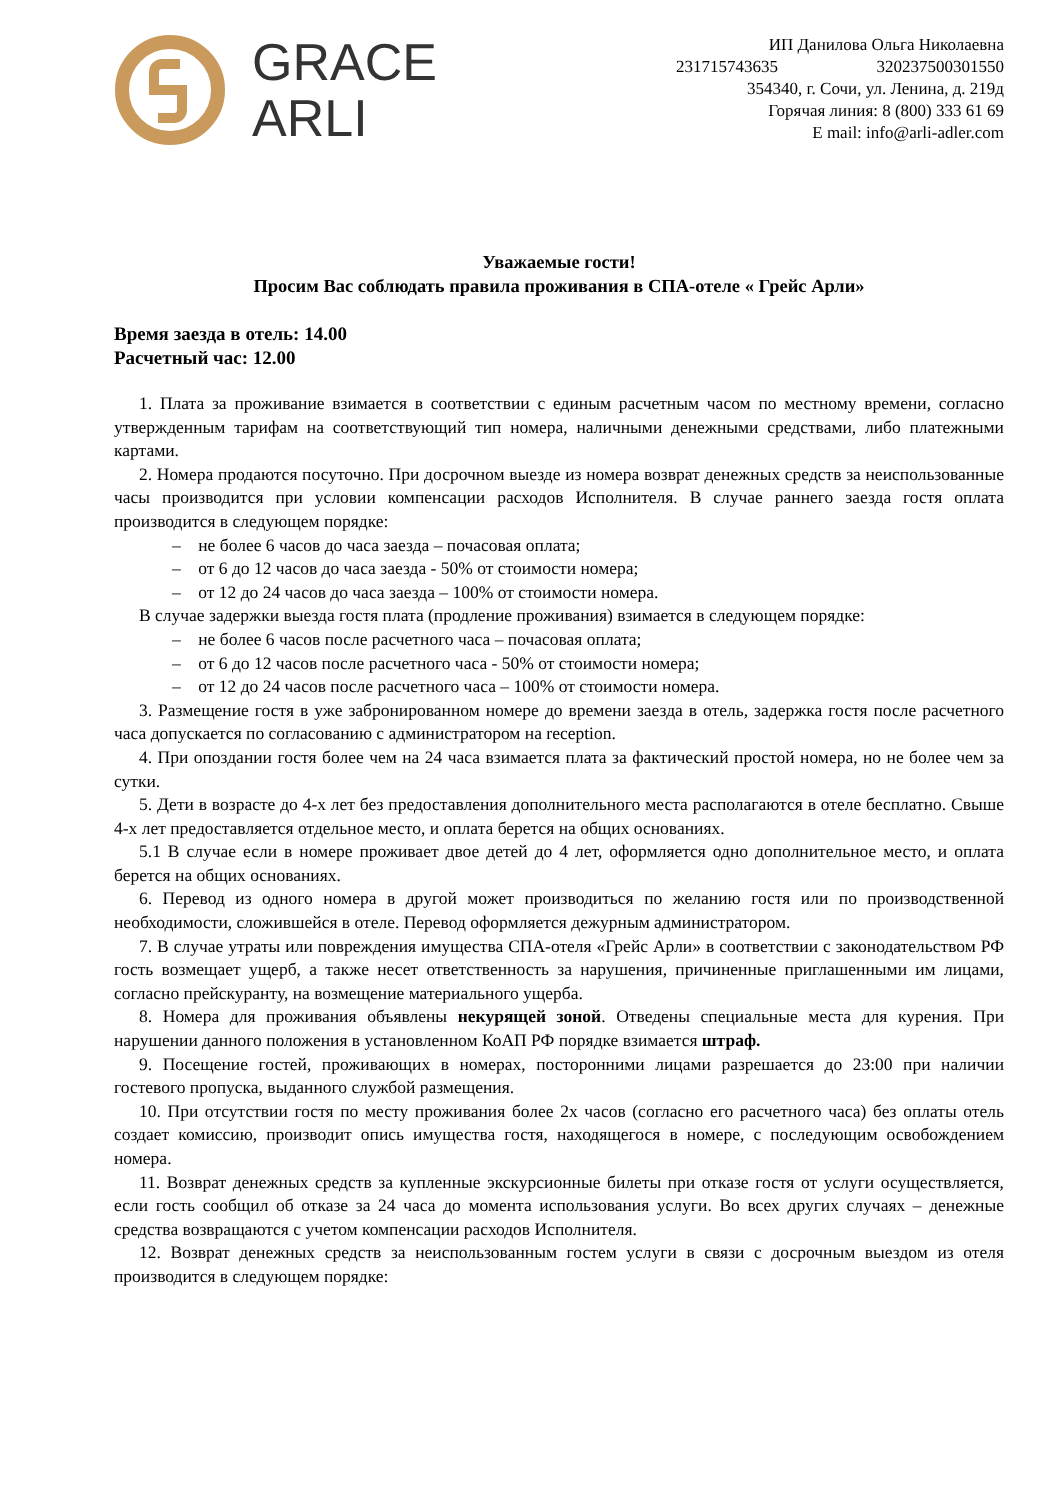GRACE
ARLI
ИП Данилова Ольга Николаевна
231715743635 320237500301550
354340, г. Сочи, ул. Ленина, д. 219д
Горячая линия: 8 (800) 333 61 69
E mail: info@arli-adler.com
Уважаемые гости!
Просим Вас соблюдать правила проживания в СПА-отеле « Грейс Арли»
Время заезда в отель: 14.00
Расчетный час: 12.00
1. Плата за проживание взимается в соответствии с единым расчетным часом по местному времени, согласно утвержденным тарифам на соответствующий тип номера, наличными денежными средствами, либо платежными картами.
2. Номера продаются посуточно. При досрочном выезде из номера возврат денежных средств за неиспользованные часы производится при условии компенсации расходов Исполнителя. В случае раннего заезда гостя оплата производится в следующем порядке:
– не более 6 часов до часа заезда – почасовая оплата;
– от 6 до 12 часов до часа заезда - 50% от стоимости номера;
– от 12 до 24 часов до часа заезда – 100% от стоимости номера.
В случае задержки выезда гостя плата (продление проживания) взимается в следующем порядке:
– не более 6 часов после расчетного часа – почасовая оплата;
– от 6 до 12 часов после расчетного часа - 50% от стоимости номера;
– от 12 до 24 часов после расчетного часа – 100% от стоимости номера.
3. Размещение гостя в уже забронированном номере до времени заезда в отель, задержка гостя после расчетного часа допускается по согласованию с администратором на reception.
4. При опоздании гостя более чем на 24 часа взимается плата за фактический простой номера, но не более чем за сутки.
5. Дети в возрасте до 4-х лет без предоставления дополнительного места располагаются в отеле бесплатно. Свыше 4-х лет предоставляется отдельное место, и оплата берется на общих основаниях.
5.1 В случае если в номере проживает двое детей до 4 лет, оформляется одно дополнительное место, и оплата берется на общих основаниях.
6. Перевод из одного номера в другой может производиться по желанию гостя или по производственной необходимости, сложившейся в отеле. Перевод оформляется дежурным администратором.
7. В случае утраты или повреждения имущества СПА-отеля «Грейс Арли» в соответствии с законодательством РФ гость возмещает ущерб, а также несет ответственность за нарушения, причиненные приглашенными им лицами, согласно прейскуранту, на возмещение материального ущерба.
8. Номера для проживания объявлены некурящей зоной. Отведены специальные места для курения. При нарушении данного положения в установленном КоАП РФ порядке взимается штраф.
9. Посещение гостей, проживающих в номерах, посторонними лицами разрешается до 23:00 при наличии гостевого пропуска, выданного службой размещения.
10. При отсутствии гостя по месту проживания более 2х часов (согласно его расчетного часа) без оплаты отель создает комиссию, производит опись имущества гостя, находящегося в номере, с последующим освобождением номера.
11. Возврат денежных средств за купленные экскурсионные билеты при отказе гостя от услуги осуществляется, если гость сообщил об отказе за 24 часа до момента использования услуги. Во всех других случаях – денежные средства возвращаются с учетом компенсации расходов Исполнителя.
12. Возврат денежных средств за неиспользованным гостем услуги в связи с досрочным выездом из отеля производится в следующем порядке: